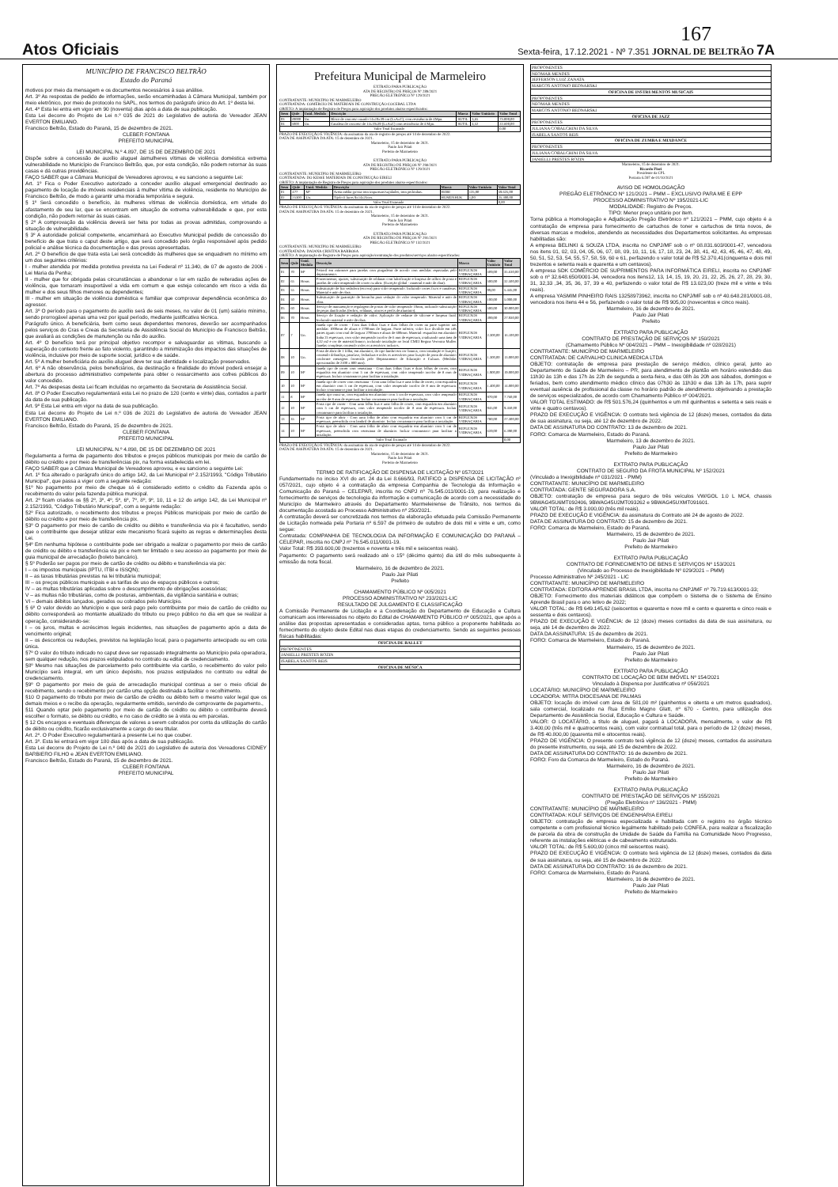167
Atos Oficiais
Sexta-feira, 17.12.2021 - Nº 7.351 JORNAL DE BELTRÃO 7A
MUNICÍPIO DE FRANCISCO BELTRÃO
Estado do Paraná
motivos por meio da mensagem e os documentos necessários à sua análise.
Art. 3º As respostas de pedido de informações, serão encaminhadas à Câmara Municipal, também por meio eletrônico, por meio de protocolo no SAPL, nos termos do parágrafo único do Art. 1º desta lei.
Art. 4º Esta lei entra em vigor em 90 (noventa) dias após a data de sua publicação.
Esta Lei decorre do Projeto de Lei n.º 035 de 2021 do Legislativo de autoria do Vereador JEAN EVERTON EMILIANO.
Francisco Beltrão, Estado do Paraná, 15 de dezembro de 2021.
CLEBER FONTANA
PREFEITO MUNICIPAL
LEI MUNICIPAL N.º 4.897, DE 15 DE DEZEMBRO DE 2021
Dispõe sobre a concessão de auxílio aluguel àsmulheres vítimas de violência doméstica extrema vulnerabilidade no Município de Francisco Beltrão, que, por esta condição, não podem retornar às suas casas e dá outras providências.
FAÇO SABER que a Câmara Municipal de Vereadores aprovou, e eu sanciono a seguinte Lei:
Art. 1º Fica o Poder Executivo autorizado a conceder auxílio aluguel emergencial destinado ao pagamento de locação de imóveis residenciais à mulher vítima de violência, residente no Município de Francisco Beltrão, de modo a garantir uma moradia temporária e segura.
§ 1º Será concedido o benefício, às mulheres vítimas de violência doméstica, em virtude do afastamento de seu lar, que se encontram em situação de extrema vulnerabilidade e que, por esta condição, não podem retornar às suas casas.
§ 2º A comprovação da violência deverá ser feita por todas as provas admitidas, comprovando a situação de vulnerabilidade.
§ 3º A autoridade policial competente, encaminhará ao Executivo Municipal pedido de concessão do benefício de que trata o caput deste artigo, que será concedido pelo órgão responsável após pedido policial e análise técnica da documentação e das provas apresentadas.
Art. 2º O benefício de que trata esta Lei será concedido às mulheres que se enquadrem no mínimo em um dos seguintes critérios:
I - mulher atendida por medida protetiva prevista na Lei Federal nº 11.340, de 07 de agosto de 2006 - Lei Maria da Penha;
II - mulher que for obrigada pelas circunstâncias a abandonar o lar em razão de reiteradas ações de violência, que tornaram insuportável a vida em comum e que esteja colocando em risco a vida da mulher e dos seus filhos menores ou dependentes;
III - mulher em situação de violência doméstica e familiar que comprovar dependência econômica do agressor.
Art. 3º O período para o pagamento do auxílio será de seis meses, no valor de 01 (um) salário mínimo, sendo prorrogável apenas uma vez por igual período, mediante justificativa técnica.
Parágrafo único. A beneficiária, bem como seus dependentes menores, deverão ser acompanhados pelos serviços do Cras e Creas da Secretaria de Assistência Social do Município de Francisco Beltrão, que avaliará as condições de manutenção ou não do auxílio.
Art. 4º O benefício terá por principal objetivo recompor e salvaguardar as vítimas, buscando a superação do contexto frente ao fato violento, garantindo a minimização dos impactos das situações de violência, inclusive por meio de suporte social, jurídico e de saúde.
Art. 5º A mulher beneficiária do auxílio aluguel deve ter sua identidade e localização preservados.
Art. 6º A não observância, pelos beneficiários, da destinação e finalidade do imóvel poderá ensejar a abertura do processo administrativo competente para obter o ressarcimento aos cofres públicos do valor concedido.
Art. 7º As despesas desta Lei ficam incluídas no orçamento da Secretaria de Assistência Social.
Art. 8º O Poder Executivo regulamentará esta Lei no prazo de 120 (cento e vinte) dias, contados a partir da data de sua publicação.
Art. 9º Esta Lei entra em vigor na data de sua publicação.
Esta Lei decorre do Projeto de Lei n.º 036 de 2021 do Legislativo de autoria do Vereador JEAN EVERTON EMILIANO.
Francisco Beltrão, Estado do Paraná, 15 de dezembro de 2021.
CLEBER FONTANA
PREFEITO MUNICIPAL
LEI MUNICIPAL N.º 4.898, DE 15 DE DEZEMBRO DE 2021
Regulamenta a forma de pagamento dos tributos e preços públicos municipais por meio de cartão de débito ou crédito e por meio de transferências pix, na forma estabelecida em lei.
FAÇO SABER que a Câmara Municipal de Vereadores aprovou, e eu sanciono a seguinte Lei:
Art. 1º fica alterado o parágrafo único do artigo 142, da Lei Municipal nº 2.152/1993, "Código Tributário Municipal", que passa a viger com a seguinte redação:
§1º No pagamento por meio de cheque só é considerado extinto o crédito da Fazenda após o recebimento do valor pela fazenda pública municipal.
Art. 2º ficam criados os §§ 2º, 3º, 4º, 5º, 6º, 7º, 8º, 9º, 10, 11 e 12 do artigo 142, da Lei Municipal nº 2.152/1993, "Código Tributário Municipal", com a seguinte redação:
§2º Fica autorizado, o recebimento dos tributos e preços Públicos municipais por meio de cartão de débito ou crédito e por meio de transferência pix.
§3º O pagamento por meio de cartão de crédito ou débito e transferência via pix é facultativo, sendo que o contribuinte que desejar utilizar este mecanismo ficará sujeito as regras e determinações desta Lei.
§4º Em nenhuma hipótese o contribuinte pode ser obrigado a realizar o pagamento por meio de cartão de crédito ou débito e transferência via pix e nem ter limitado o seu acesso ao pagamento por meio de guia municipal de arrecadação (boleto bancário).
§ 5º Poderão ser pagos por meio de cartão de crédito ou débito e transferência via pix:
I – os impostos municipais (IPTU, ITBI e ISSQN);
II – as taxas tributárias previstas na lei tributária municipal;
III – os preços públicos municipais e as tarifas de uso de espaços públicos e outros;
IV – as multas tributárias aplicadas sobre o descumprimento de obrigações acessórias;
V – as multas não tributárias, como de posturas, ambientais, da vigilância sanitária e outras;
VI – demais débitos lançados, gerados ou cobrados pelo Município.
§ 6º O valor devido ao Município e que será pago pelo contribuinte por meio de cartão de crédito ou débito corresponderá ao montante atualizado do tributo ou preço público no dia em que se realizar a operação, considerando-se:
I – os juros, multas e acréscimos legais incidentes, nas situações de pagamento após a data de vencimento original;
II – os descontos ou reduções, previstos na legislação local, para o pagamento antecipado ou em cota única.
§7º O valor do tributo indicado no caput deve ser repassado integralmente ao Município pela operadora, sem qualquer redução, nos prazos estipulados no contrato ou edital de credenciamento.
§8º Mesmo nas situações de parcelamento pelo contribuinte via cartão, o recebimento do valor pelo Município será integral, em um único depósito, nos prazos estipulados no contrato ou edital de credenciamento.
§9º O pagamento por meio de guia de arrecadação municipal continua a ser o meio oficial de recebimento, sendo o recebimento por cartão uma opção destinada a facilitar o recolhimento.
§10 O pagamento do tributo por meio de cartão de crédito ou débito tem o mesmo valor legal que os demais meios e o recibo da operação, regularmente emitido, servindo de comprovante de pagamento.,
§11 Quando optar pelo pagamento por meio de cartão de crédito ou débito o contribuinte deverá escolher o formato, se débito ou crédito, e no caso de crédito se à vista ou em parcelas.
§ 12 Os encargos e eventuais diferenças de valores a serem cobrados por conta da utilização do cartão de débito ou crédito, ficarão exclusivamente a cargo do seu titular.
Art. 2º. O Poder Executivo regulamentará a presente Lei no que couber.
Art. 3º. Esta lei entrará em vigor 180 dias após a data de sua publicação.
Esta Lei decorre do Projeto de Lei n.º 040 de 2021 do Legislativo de autoria dos Vereadores CIDNEY BARBIERO FILHO e JEAN EVERTON EMILIANO.
Francisco Beltrão, Estado do Paraná, 15 de dezembro de 2021.
CLEBER FONTANA
PREFEITO MUNICIPAL
Prefeitura Municipal de Marmeleiro
EXTRATO PARA PUBLICAÇÃO
ATA DE REGISTRO DE PREÇOS Nº 289/2021
PREGÃO ELETRÔNICO Nº 129/2021
CONTRATANTE: MUNICÍPIO DE MARMELEIRO
CONTRATADA: COMÉRCIO DE MATERIAIS DE CONSTRUÇÃO COCEBAL LTDA
OBJETO: A implantação de Registro de Preços para aquisição dos produtos abaixo especificados:
| Item | Qtde | Unid. Medida | Descrição | Marca | Valor Unitário | Valor Total |
| --- | --- | --- | --- | --- | --- | --- |
| 03 | 20000 | Un. | Bloco de concreto vazado 14x19x39 cm (LxAxC), com resistência de 4Mpa. | SUTIL | 3,65 | 73.000,00 |
| 04 | 5000 | Un. | Canaleta de concreto de 14x19x39 (LxAxC) com resistência de 4 Mpa. | SUTIL | 4,52 | 22.600,00 |
| Valor Total Estimado | | | | | | 0,00 |
PRAZO DE EXECUÇÃO E VIGÊNCIA: da assinatura da ata de registro de preços até 14 de dezembro de 2022.
DATA DE ASSINATURA DA ATA: 15 de dezembro de 2021.
Marmeleiro, 15 de dezembro de 2021.
Paulo Jair Pilati
Prefeito de Marmeleiro
EXTRATO PARA PUBLICAÇÃO
ATA DE REGISTRO DE PREÇOS Nº 290/2021
PREGÃO ELETRÔNICO Nº 129/2021
CONTRATANTE: MUNICÍPIO DE MARMELEIRO
CONTRATADA: DO KESSE MATERIAIS DE CONSTRUÇÃO EIRELI
OBJETO: A implantação de Registro de Preços para aquisição dos produtos abaixo especificados:
| Item | Qtde | Unid. Medida | Descrição | Marca | Valor Unitário | Valor Total |
| --- | --- | --- | --- | --- | --- | --- |
| 01 | 477 | M³ | Areia média grossa sem impurezas/sujidades, sem pedrinhas. | HOBI | 125,00 | 59.625,00 |
| 02 | 25300 | Un. | Tijolo 6 furos 9x14x25cm. | HUMENHUK | 1,00 | 25.300,00 |
| Valor Total Estimado | | | | | | 0,00 |
PRAZO DE EXECUÇÃO E VIGÊNCIA: da assinatura da ata de registro de preços até 14 de dezembro de 2022.
DATA DE ASSINATURA DA ATA: 15 de dezembro de 2021.
Marmeleiro, 15 de dezembro de 2021.
Paulo Jair Pilati
Prefeito de Marmeleiro
EXTRATO PARA PUBLICAÇÃO
ATA DE REGISTRO DE PREÇOS Nº 291/2021
PREGÃO ELETRÔNICO Nº 132/2021
CONTRATANTE: MUNICÍPIO DE MARMELEIRO
CONTRATADA: DAIANA CRISTINA BARBOSA
OBJETO: A implantação de Registro de Preços para aquisição/contratação dos produtos/serviços abaixo especificados:
| Item | Qtde | Unid. Medida | Descrição | Marca | Valor Unitário | Valor Total |
| --- | --- | --- | --- | --- | --- | --- |
| 01 | 70 | M² | Peitoril em mármore para janelas com pingadeira de acordo com medidas repassadas pelo departamento. | REFLEXOS VIDRAÇARIA | 509,00 | 35.630,00 |
| 02 | 65 | Horas | Fornecimento, ajustes, substituição de roldanas com lubrificação e limpeza de trilhos de porta e janelas de vidro temperado de correr ou abrir. (Exceção global - material e mão de obra). | REFLEXOS VIDRAÇARIA | 500,00 | 32.500,00 |
| 03 | 55 | Horas | Substituição de fita vedadora (escova) para vidro temperado. Incluindo cortes fixos e canaletas. Material e mão de obra. | REFLEXOS VIDRAÇARIA | 99,00 | 5.445,00 |
| 04 | 50 | Horas | Substituição de guarnição de borracha para vedação do vidro temperado. Material e mão de obra. | REFLEXOS VIDRAÇARIA | 100,00 | 5.000,00 |
| 05 | 60 | Horas | Serviço de manutenção e regulagem de portas de vidro temperado 10mm, incluindo substituição de peças danificadas (fechos, roldanas, trincos e perfis de alumínio). | REFLEXOS VIDRAÇARIA | 500,00 | 30.000,00 |
| 06 | 70 | Horas | Serviço de fixação e vedação de vidro. Aplicação de vedante de silicone e limpeza final. Incluindo material e mão-de-obra. | REFLEXOS VIDRAÇARIA | 399,00 | 27.930,00 |
| 07 | 7 | Un. | Janela tipo de correr - Com duas folhas fixas e duas folhas de correr na parte superior nas medidas 1000mm de altura e 2700mm de largura. Parte inferior, vidro fixo dividido em três partes iguais com total de largura 2700mm e altura de 600mm. Material: esquadria em alumínio linha 25 espessura, com vidro temperado incolor de 6 mm de espessura, totalizando uma área de 4,32 m2 e cor de material branco, incluindo instalação no local CMEI Regina Veronica Muller. Janelas completas contendo todos os acessórios inclusos. | REFLEXOS VIDRAÇARIA | 2.300,00 | 16.100,00 |
| 08 | 10 | Un. | Porta de abrir de 1 folha, em alumínio, do tipo lambri em cor branca, com instalação e fixação, contendo dobradiça, parafuso, fechadura e todos os acessórios para fixação de porta de alumínio conforme metragem fornecida pelo Departamento de Educação e Cultura. (Medidas aproximadas de 2100 x 800 mm). | REFLEXOS VIDRAÇARIA | 1.300,00 | 13.000,00 |
| 09 | 10 | M² | Janela tipo de correr com veneziana - Com duas folhas fixas e duas folhas de correr, com esquadria em alumínio com 5 cm de espessura, com vidro temperado incolor de 8 mm de espessura. Incluir contramarco para facilitar a instalação. | REFLEXOS VIDRAÇARIA | 1.900,00 | 19.000,00 |
| 10 | 10 | M² | Janela tipo de correr com veneziana - Com uma folha fixa e uma folha de correr, com esquadria em alumínio com 5 cm de espessura, com vidro temperado incolor de 8 mm de espessura. Incluir contramarco para facilitar a instalação. | REFLEXOS VIDRAÇARIA | 1.400,00 | 14.000,00 |
| 11 | 8 | M² | Janela tipo maxi-ar, com esquadria em alumínio com 5 cm de espessura, com vidro temperado incolor de 8 mm de espessura. Incluir contramarco para facilitar a instalação. | REFLEXOS VIDRAÇARIA | 970,00 | 7.760,00 |
| 12 | 10 | M² | Porta tipo de correr - Com uma folha fixa e uma folha de correr, com esquadria em alumínio com 5 cm de espessura, com vidro temperado incolor de 8 mm de espessura. Incluir contramarco para facilitar a instalação. | REFLEXOS VIDRAÇARIA | 945,00 | 9.450,00 |
| 13 | 35 | M² | Porta tipo de abrir - Com uma folha de abrir com esquadria em alumínio com 5 cm de espessura, preenchida com lambril de alumínio. Incluir contramarco para facilitar a instalação. | REFLEXOS VIDRAÇARIA | 780,00 | 27.300,00 |
| 14 | 10 | M² | Porta tipo de abrir - Com uma folha de abrir com esquadria em alumínio com 5 cm de espessura, preenchida com veneziana de alumínio. Incluir contramarco para facilitar a instalação. | REFLEXOS VIDRAÇARIA | 639,00 | 6.390,00 |
| Valor Total Estimado | | | | | | 0,00 |
PRAZO DE EXECUÇÃO E VIGÊNCIA: da assinatura da ata de registro de preços até 14 de dezembro de 2022.
DATA DE ASSINATURA DA ATA: 15 de dezembro de 2021.
Marmeleiro, 15 de dezembro de 2021.
Paulo Jair Pilati
Prefeito de Marmeleiro
TERMO DE RATIFICAÇÃO DE DISPENSA DE LICITAÇÃO Nº 057/2021
Fundamentado no inciso XVI do art. 24 da Lei 8.666/93, RATIFICO a DISPENSA DE LICITAÇÃO nº 057/2021, cujo objeto é a contratação da empresa Companhia de Tecnologia da Informação e Comunicação do Paraná – CELEPAR, inscrita no CNPJ nº 76.545.011/0001-19, para realização e fornecimento de serviços de tecnologia da informação e comunicação de acordo com a necessidade do Município de Marmeleiro através do Departamento Marmeleirense de Trânsito, nos termos da documentação acostada ao Processo Administrativo nº 250/2021.
A contratação deverá ser concretizada nos termos da elaboração efetuada pela Comissão Permanente de Licitação nomeada pela Portaria nº 6.597 de primeiro de outubro de dois mil e vinte e um, como segue:
Contratada: COMPANHIA DE TECNOLOGIA DA INFORMAÇÃO E COMUNICAÇÃO DO PARANÁ – CELEPAR, inscrita no CNPJ nº 76.545.011/0001-19.
Valor Total: R$ 393.600,00 (trezentos e noventa e três mil e seiscentos reais).
Pagamento: O pagamento será realizado até o 15º (décimo quinto) dia útil do mês subsequente à emissão da nota fiscal.
Marmeleiro, 16 de dezembro de 2021.
Paulo Jair Pilati
Prefeito
CHAMAMENTO PÚBLICO Nº 005/2021
PROCESSO ADMINISTRATIVO Nº 233/2021-LIC
RESULTADO DE JULGAMENTO E CLASSIFICAÇÃO
A Comissão Permanente de Licitação e a Coordenação do Departamento de Educação e Cultura comunicam aos interessados no objeto do Edital de CHAMAMENTO PÚBLICO nº 005/2021, que após a análise das propostas apresentadas e consideradas aptas, torna público a proponente habilitada ao fornecimento do objeto deste Edital nas duas etapas do credenciamento. Sendo as seguintes pessoas físicas habilitadas:
| OFICINA DE BALLET |
| PROPONENTES |
| JANIELLI PRESTES ROZIN |
| ISABELA SANTOS REIS |
| OFICINA DE MÚSICA |
| PROPONENTES |
| NEOMAR MENDES |
| JEFFERSON LUIZ ZANATA |
| MARCOS ANTONIO BEDNARSKI |
| OFICINA DE INSTRUMENTOS MUSICAIS |
| PROPONENTES |
| NEOMAR MENDES |
| MARCOS ANTONIO BEDNARSKI |
| OFICINA DE JAZZ |
| PROPONENTES |
| JULIANA COBALCHINI DA SILVA |
| ISABELA SANTOS REIS |
| OFICINA DE ZUMBA E MIXDANCE |
| PROPONENTES |
| JULIANA COBALCHINI DA SILVA |
| JANIELLI PRESTES ROZIN |
Marmeleiro, 15 de dezembro de 2021.
Ricardo Flori
Presidente da CPL
Portaria 6.597 de 01/10/2021
AVISO DE HOMOLOGAÇÃO
PREGÃO ELETRÔNICO Nº 121/2021 – PMM – EXCLUSIVO PARA ME E EPP
PROCESSO ADMINISTRATIVO Nº 195/2021-LIC
MODALIDADE: Registro de Preços.
TIPO: Menor preço unitário por item.
Torna pública a Homologação e Adjudicação Pregão Eletrônico nº 121/2021 – PMM, cujo objeto é a contratação de empresa para fornecimento de cartuchos de toner e cartuchos de tinta novos, de diversas marcas e modelos, atendendo as necessidades dos Departamentos solicitantes. As empresas habilitadas são:
A empresa BELINKI & SOUZA LTDA, inscrita no CNPJ/MF sob o nº 08.831.603/0001-47, vencedora nos itens 01, 02, 03, 04, 05, 06, 07, 08, 09, 10, 11, 16, 17, 18, 23, 24, 38, 41, 42, 43, 45, 46, 47, 48, 49, 50, 51, 52, 53, 54, 55, 57, 58, 59, 60 e 61, perfazendo o valor total de R$ 52.370,41(cinquenta e dois mil trezentos e setenta reais e quarenta e um centavos).
A empresa SDK COMÉRCIO DE SUPRIMENTOS PARA INFORMÁTICA EIRELI, inscrita no CNPJ/MF sob o nº 32.648.650/0001-34, vencedora nos itens12, 13, 14, 15, 19, 20, 21, 22, 25, 26, 27, 28, 29, 30, 31, 32,33 ,34, 35, 36, 37, 39 e 40, perfazendo o valor total de R$ 13.023,00 (treze mil e vinte e três reais).
A empresa YASMIM PINHEIRO RAIS 13258973962, inscrita no CNPJ/MF sob o nº 40.648.281/0001-08, vencedora nos itens 44 e 56, perfazendo o valor total de R$ 905,00 (novecentos e cinco reais).
Marmeleiro, 16 de dezembro de 2021.
Paulo Jair Pilati
Prefeito
EXTRATO PARA PUBLICAÇÃO
CONTRATO DE PRESTAÇÃO DE SERVIÇOS Nº 150/2021
(Chamamento Público Nº 004/2021 – PMM – Inexigibilidade nº 028/2021)
CONTRATANTE: MUNICÍPIO DE MARMELEIRO
CONTRATADA: DE CARVALHO CLINICA MEDICA LTDA
OBJETO: contratação de empresa para prestação de serviço médico, clínico geral, junto ao Departamento de Saúde de Marmeleiro – PR, para atendimento de plantão em horário estendido das 11h30 às 13h e das 17h às 22h de segunda a sexta-feira, e das 08h às 20h aos sábados, domingos e feriados, bem como atendimento médico clínico das 07h30 às 11h30 e das 13h às 17h, para suprir eventual ausência de profissional da classe no horário padrão de atendimento objetivando a prestação de serviços especializados, de acordo com Chamamento Público nº 004/2021.
VALOR TOTAL ESTIMADO: de R$ 501.576,24 (quinhentos e um mil quinhentos e setenta e seis reais e vinte e quatro centavos).
PRAZO DE EXECUÇÃO E VIGÊNCIA: O contrato terá vigência de 12 (doze) meses, contados da data de sua assinatura, ou seja, até 12 de dezembro de 2022.
DATA DE ASSINATURA DO CONTRATO: 13 de dezembro de 2021.
FORO: Comarca de Marmeleiro, Estado do Paraná.
Marmeleiro, 13 de dezembro de 2021.
Paulo Jair Pilati
Prefeito de Marmeleiro
EXTRATO PARA PUBLICAÇÃO
CONTRATO DE SEGURO DA FROTA MUNICIPAL Nº 152/2021
(Vinculado a Inexigibilidade nº 031/2021 - PMM)
CONTRATANTE: MUNICÍPIO DE MARMELEIRO
CONTRATADA: GENTE SEGURADORA S.A.
OBJETO: contratação de empresa para seguro de três veículos VW/GOL 1.0 L MC4, chassis 9BWAG45U6MT092406, 9BWAG45U2MT093262 e 9BWAG45UXMT091601.
VALOR TOTAL: de R$ 3.000,00 (três mil reais).
PRAZO DE EXECUÇÃO E VIGÊNCIA: da assinatura do Contrato até 24 de agosto de 2022.
DATA DE ASSINATURA DO CONTRATO: 15 de dezembro de 2021.
FORO: Comarca de Marmeleiro, Estado do Paraná.
Marmeleiro, 15 de dezembro de 2021.
Paulo Jair Pilati
Prefeito de Marmeleiro
EXTRATO PARA PUBLICAÇÃO
CONTRATO DE FORNECIMENTO DE BENS E SERVIÇOS Nº 153/2021
(Vinculado ao Processo de Inexigibilidade Nº 029/2021 – PMM)
Processo Administrativo Nº 245/2021 - LIC
CONTRATANTE: MUNICÍPIO DE MARMELEIRO
CONTRATADA: EDITORA APRENDE BRASIL LTDA, inscrita no CNPJ/MF nº 79.719.613/0001-33;
OBJETO: Fornecimento dos materiais didáticos que compõem o Sistema de o Sistema de Ensino Aprende Brasil para o ano letivo de 2022;
VALOR TOTAL: de R$ 649.145,62 (seiscentos e quarenta e nove mil e cento e quarenta e cinco reais e sessenta e dois centavos).
PRAZO DE EXECUÇÃO E VIGÊNCIA: de 12 (doze) meses contados da data de sua assinatura, ou seja, até 14 de dezembro de 2022.
DATA DA ASSINATURA: 15 de dezembro de 2021.
FORO: Comarca de Marmeleiro, Estado do Paraná.
Marmeleiro, 15 de dezembro de 2021.
Paulo Jair Pilati
Prefeito de Marmeleiro
EXTRATO PARA PUBLICAÇÃO
CONTRATO DE LOCAÇÃO DE BEM IMÓVEL Nº 154/2021
Vinculado à Dispensa por Justificativa nº 056/2021
LOCATÁRIO: MUNICÍPIO DE MARMELEIRO
LOCADORA: MITRA DIOCESANA DE PALMAS
OBJETO: locação do imóvel com área de 581,00 m² (quinhentos e oitenta e um metros quadrados), sala comercial, localizado na Rua Emílio Magno Glatt, nº 670 - Centro, para utilização dos Departamento de Assistência Social, Educação e Cultura e Saúde.
VALOR: O LOCATÁRIO, a título de aluguel, pagará à LOCADORA, mensalmente, o valor de R$ 3.400,00 (três mil e quatrocentos reais), com valor contratual total, para o período de 12 (doze) meses, de R$ 40.800,00 (quarenta mil e oitocentos reais).
PRAZO DE VIGÊNCIA: O presente contrato terá vigência de 12 (doze) meses, contados da assinatura do presente instrumento, ou seja, até 15 de dezembro de 2022.
DATA DE ASSINATURA DO CONTRATO: 16 de dezembro de 2021.
FORO: Foro da Comarca de Marmeleiro, Estado do Paraná.
Marmeleiro, 16 de dezembro de 2021.
Paulo Jair Pilati
Prefeito de Marmeleiro
EXTRATO PARA PUBLICAÇÃO
CONTRATO DE PRESTAÇÃO DE SERVIÇOS Nº 155/2021
(Pregão Eletrônico nº 136/2021 - PMM)
CONTRATANTE: MUNICÍPIO DE MARMELEIRO
CONTRATADA: KOLF SERVIÇOS DE ENGENHARIA EIRELI
OBJETO: contratação de empresa especializada e habilitada com o registro no órgão técnico competente e com profissional técnico legalmente habilitado pelo CONFEA, para realizar a fiscalização de parcela da obra de construção de Unidade de Saúde da Família na Comunidade Novo Progresso, referente as instalações elétricas e de cabeamento estruturado.
VALOR TOTAL: de R$ 5.600,00 (cinco mil seiscentos reais).
PRAZO DE EXECUÇÃO E VIGÊNCIA: O contrato terá vigência de 12 (doze) meses, contados da data de sua assinatura, ou seja, até 15 de dezembro de 2022.
DATA DE ASSINATURA DO CONTRATO: 16 de dezembro de 2021.
FORO: Comarca de Marmeleiro, Estado do Paraná.
Marmeleiro, 16 de dezembro de 2021.
Paulo Jair Pilati
Prefeito de Marmeleiro